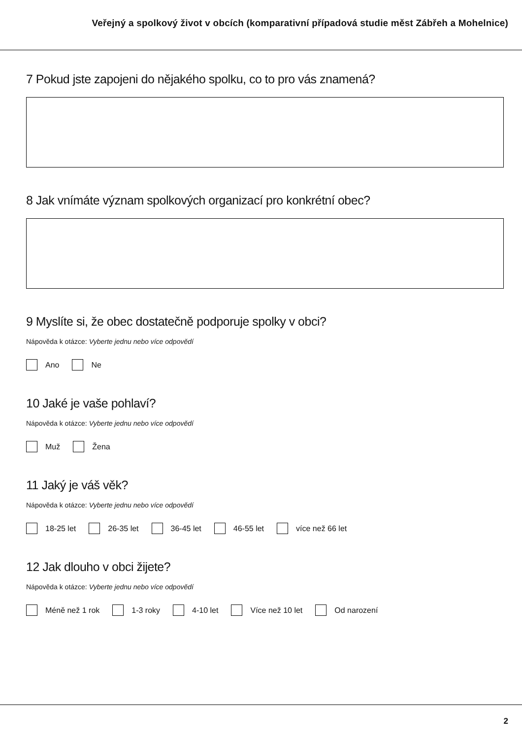Veřejný a spolkový život v obcích (komparativní případová studie měst Zábřeh a Mohelnice)
7 Pokud jste zapojeni do nějakého spolku, co to pro vás znamená?
8 Jak vnímáte význam spolkových organizací pro konkrétní obec?
9 Myslíte si, že obec dostatečně podporuje spolky v obci?
Nápověda k otázce: Vyberte jednu nebo více odpovědí
Ano Ne
10 Jaké je vaše pohlaví?
Nápověda k otázce: Vyberte jednu nebo více odpovědí
Muž Žena
11 Jaký je váš věk?
Nápověda k otázce: Vyberte jednu nebo více odpovědí
18-25 let 26-35 let 36-45 let 46-55 let více než 66 let
12 Jak dlouho v obci žijete?
Nápověda k otázce: Vyberte jednu nebo více odpovědí
Méně než 1 rok 1-3 roky 4-10 let Více než 10 let Od narození
2